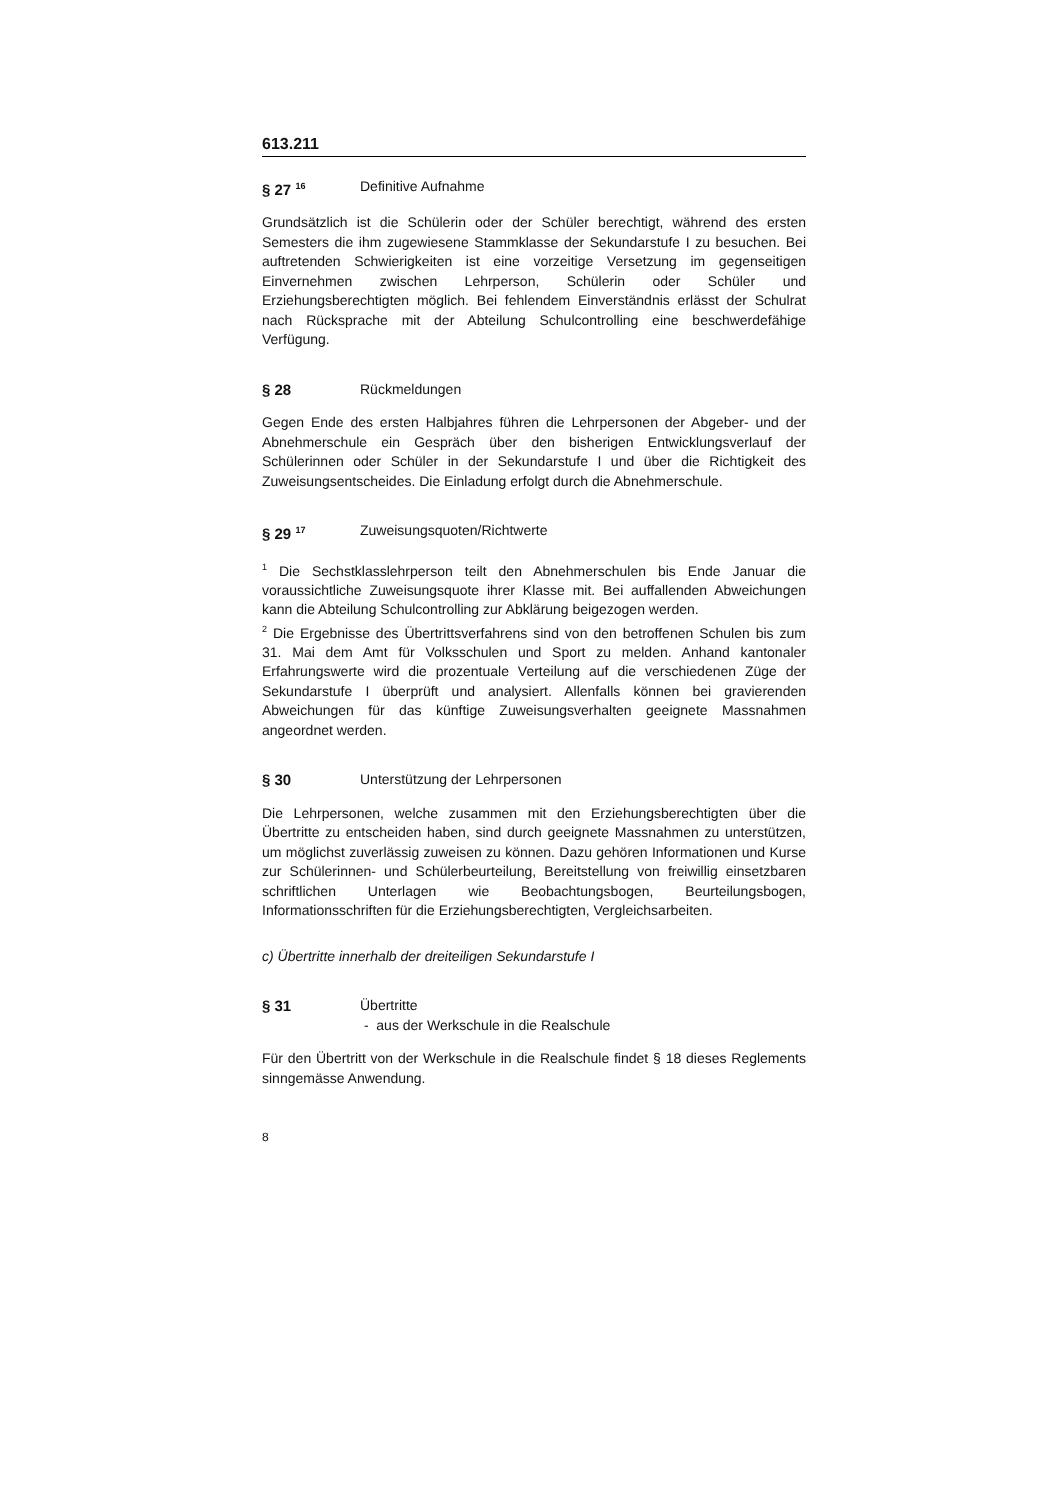613.211
§ 27 <sup>16</sup>
Definitive Aufnahme
Grundsätzlich ist die Schülerin oder der Schüler berechtigt, während des ersten Semesters die ihm zugewiesene Stammklasse der Sekundarstufe I zu besuchen. Bei auftretenden Schwierigkeiten ist eine vorzeitige Versetzung im gegenseitigen Einvernehmen zwischen Lehrperson, Schülerin oder Schüler und Erziehungsberechtigten möglich. Bei fehlendem Einverständnis erlässt der Schulrat nach Rücksprache mit der Abteilung Schulcontrolling eine beschwerdefähige Verfügung.
§ 28 Rückmeldungen
Gegen Ende des ersten Halbjahres führen die Lehrpersonen der Abgeber- und der Abnehmerschule ein Gespräch über den bisherigen Entwicklungsverlauf der Schülerinnen oder Schüler in der Sekundarstufe I und über die Richtigkeit des Zuweisungsentscheides. Die Einladung erfolgt durch die Abnehmerschule.
§ 29 <sup>17</sup>
Zuweisungsquoten/Richtwerte
<sup>1</sup> Die Sechstklasslehrperson teilt den Abnehmerschulen bis Ende Januar die voraussichtliche Zuweisungsquote ihrer Klasse mit. Bei auffallenden Abweichungen kann die Abteilung Schulcontrolling zur Abklärung beigezogen werden.
<sup>2</sup> Die Ergebnisse des Übertrittsverfahrens sind von den betroffenen Schulen bis zum 31. Mai dem Amt für Volksschulen und Sport zu melden. Anhand kantonaler Erfahrungswerte wird die prozentuale Verteilung auf die verschiedenen Züge der Sekundarstufe I überprüft und analysiert. Allenfalls können bei gravierenden Abweichungen für das künftige Zuweisungsverhalten geeignete Massnahmen angeordnet werden.
§ 30 Unterstützung der Lehrpersonen
Die Lehrpersonen, welche zusammen mit den Erziehungsberechtigten über die Übertritte zu entscheiden haben, sind durch geeignete Massnahmen zu unterstützen, um möglichst zuverlässig zuweisen zu können. Dazu gehören Informationen und Kurse zur Schülerinnen- und Schülerbeurteilung, Bereitstellung von freiwillig einsetzbaren schriftlichen Unterlagen wie Beobachtungsbogen, Beurteilungsbogen, Informationsschriften für die Erziehungsberechtigten, Vergleichsarbeiten.
c) Übertritte innerhalb der dreiteiligen Sekundarstufe I
§ 31 Übertritte
- aus der Werkschule in die Realschule
Für den Übertritt von der Werkschule in die Realschule findet § 18 dieses Reglements sinngemässe Anwendung.
8